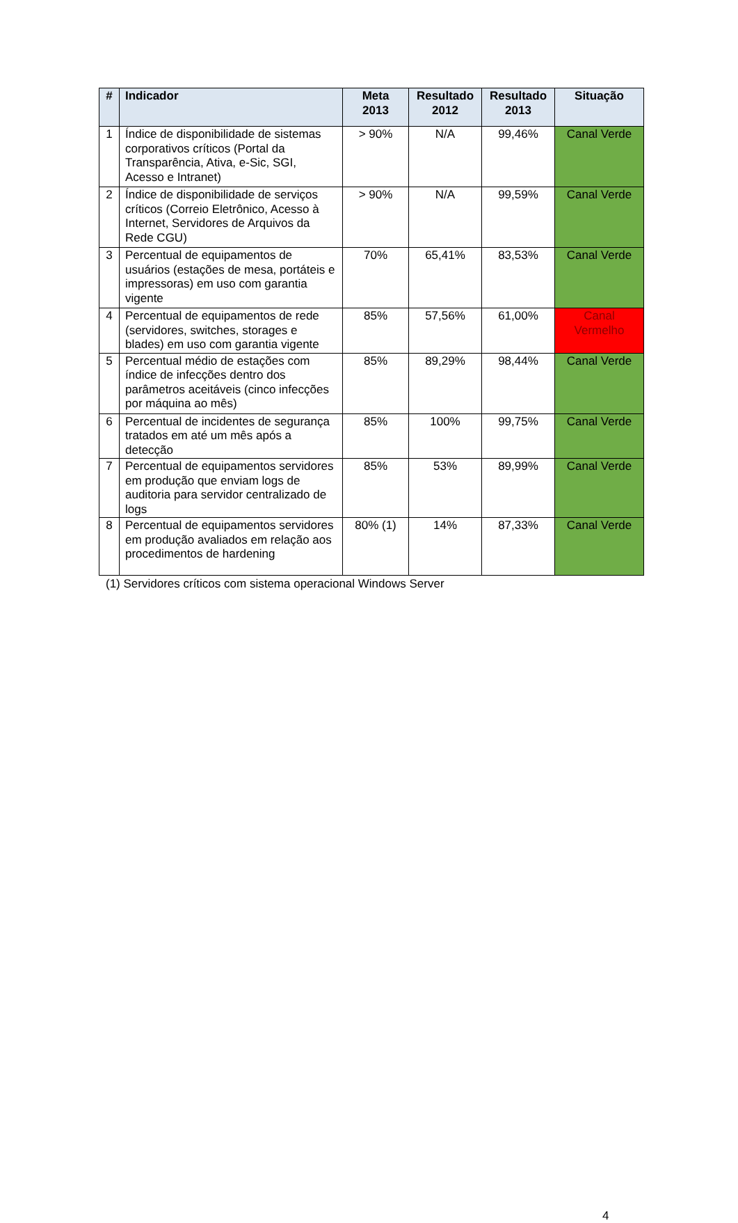| # | Indicador | Meta 2013 | Resultado 2012 | Resultado 2013 | Situação |
| --- | --- | --- | --- | --- | --- |
| 1 | Índice de disponibilidade de sistemas corporativos críticos (Portal da Transparência, Ativa, e-Sic, SGI, Acesso e Intranet) | > 90% | N/A | 99,46% | Canal Verde |
| 2 | Índice de disponibilidade de serviços críticos (Correio Eletrônico, Acesso à Internet, Servidores de Arquivos da Rede CGU) | > 90% | N/A | 99,59% | Canal Verde |
| 3 | Percentual de equipamentos de usuários (estações de mesa, portáteis e impressoras) em uso com garantia vigente | 70% | 65,41% | 83,53% | Canal Verde |
| 4 | Percentual de equipamentos de rede (servidores, switches, storages e blades) em uso com garantia vigente | 85% | 57,56% | 61,00% | Canal Vermelho |
| 5 | Percentual médio de estações com índice de infecções dentro dos parâmetros aceitáveis (cinco infecções por máquina ao mês) | 85% | 89,29% | 98,44% | Canal Verde |
| 6 | Percentual de incidentes de segurança tratados em até um mês após a detecção | 85% | 100% | 99,75% | Canal Verde |
| 7 | Percentual de equipamentos servidores em produção que enviam logs de auditoria para servidor centralizado de logs | 85% | 53% | 89,99% | Canal Verde |
| 8 | Percentual de equipamentos servidores em produção avaliados em relação aos procedimentos de hardening | 80% (1) | 14% | 87,33% | Canal Verde |
(1) Servidores críticos com sistema operacional Windows Server
4